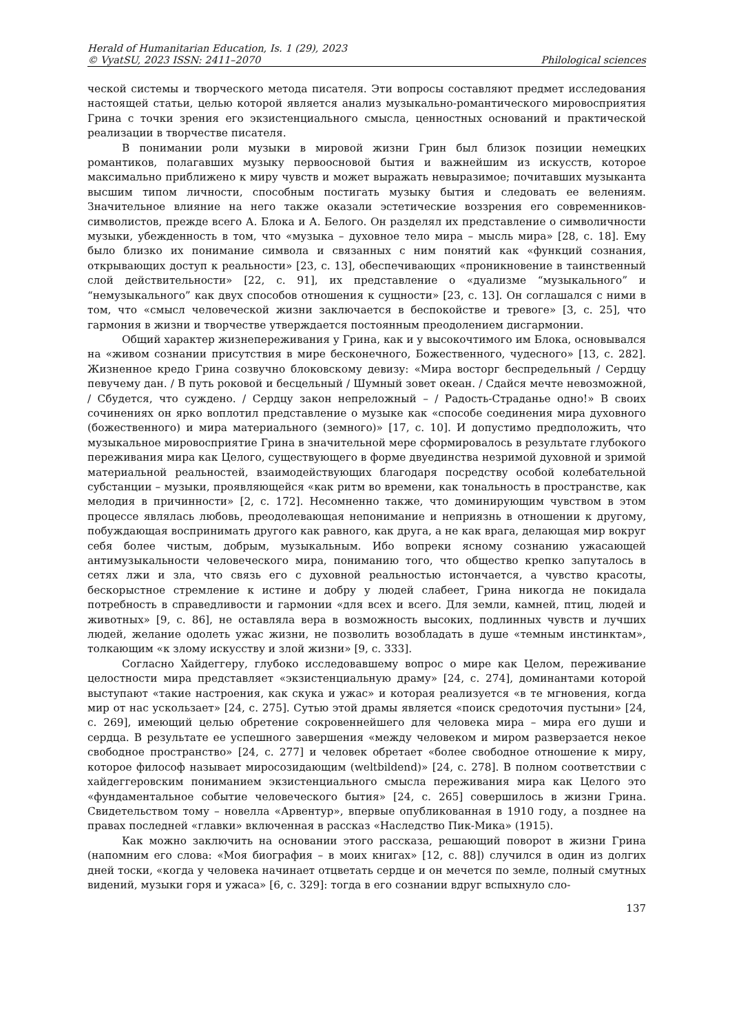Herald of Humanitarian Education, Is. 1 (29), 2023
© VyatSU, 2023 ISSN: 2411–2070
Philological sciences
ческой системы и творческого метода писателя. Эти вопросы составляют предмет исследования настоящей статьи, целью которой является анализ музыкально-романтического мировосприятия Грина с точки зрения его экзистенциального смысла, ценностных оснований и практической реализации в творчестве писателя.
В понимании роли музыки в мировой жизни Грин был близок позиции немецких романтиков, полагавших музыку первоосновой бытия и важнейшим из искусств, которое максимально приближено к миру чувств и может выражать невыразимое; почитавших музыканта высшим типом личности, способным постигать музыку бытия и следовать ее велениям. Значительное влияние на него также оказали эстетические воззрения его современников-символистов, прежде всего А. Блока и А. Белого. Он разделял их представление о символичности музыки, убежденность в том, что «музыка – духовное тело мира – мысль мира» [28, с. 18]. Ему было близко их понимание символа и связанных с ним понятий как «функций сознания, открывающих доступ к реальности» [23, с. 13], обеспечивающих «проникновение в таинственный слой действительности» [22, с. 91], их представление о «дуализме “музыкального” и “немузыкального” как двух способов отношения к сущности» [23, с. 13]. Он соглашался с ними в том, что «смысл человеческой жизни заключается в беспокойстве и тревоге» [3, с. 25], что гармония в жизни и творчестве утверждается постоянным преодолением дисгармонии.
Общий характер жизнепереживания у Грина, как и у высокочтимого им Блока, основывался на «живом сознании присутствия в мире бесконечного, Божественного, чудесного» [13, с. 282]. Жизненное кредо Грина созвучно блоковскому девизу: «Мира восторг беспредельный / Сердцу певучему дан. / В путь роковой и бесцельный / Шумный зовет океан. / Сдайся мечте невозможной, / Сбудется, что суждено. / Сердцу закон непреложный – / Радость-Страданье одно!» В своих сочинениях он ярко воплотил представление о музыке как «способе соединения мира духовного (божественного) и мира материального (земного)» [17, с. 10]. И допустимо предположить, что музыкальное мировосприятие Грина в значительной мере сформировалось в результате глубокого переживания мира как Целого, существующего в форме двуединства незримой духовной и зримой материальной реальностей, взаимодействующих благодаря посредству особой колебательной субстанции – музыки, проявляющейся «как ритм во времени, как тональность в пространстве, как мелодия в причинности» [2, с. 172]. Несомненно также, что доминирующим чувством в этом процессе являлась любовь, преодолевающая непонимание и неприязнь в отношении к другому, побуждающая воспринимать другого как равного, как друга, а не как врага, делающая мир вокруг себя более чистым, добрым, музыкальным. Ибо вопреки ясному сознанию ужасающей антимузыкальности человеческого мира, пониманию того, что общество крепко запуталось в сетях лжи и зла, что связь его с духовной реальностью истончается, а чувство красоты, бескорыстное стремление к истине и добру у людей слабеет, Грина никогда не покидала потребность в справедливости и гармонии «для всех и всего. Для земли, камней, птиц, людей и животных» [9, с. 86], не оставляла вера в возможность высоких, подлинных чувств и лучших людей, желание одолеть ужас жизни, не позволить возобладать в душе «темным инстинктам», толкающим «к злому искусству и злой жизни» [9, с. 333].
Согласно Хайдеггеру, глубоко исследовавшему вопрос о мире как Целом, переживание целостности мира представляет «экзистенциальную драму» [24, с. 274], доминантами которой выступают «такие настроения, как скука и ужас» и которая реализуется «в те мгновения, когда мир от нас ускользает» [24, с. 275]. Сутью этой драмы является «поиск средоточия пустыни» [24, с. 269], имеющий целью обретение сокровеннейшего для человека мира – мира его души и сердца. В результате ее успешного завершения «между человеком и миром разверзается некое свободное пространство» [24, с. 277] и человек обретает «более свободное отношение к миру, которое философ называет миросозидающим (weltbildend)» [24, с. 278]. В полном соответствии с хайдеггеровским пониманием экзистенциального смысла переживания мира как Целого это «фундаментальное событие человеческого бытия» [24, с. 265] совершилось в жизни Грина. Свидетельством тому – новелла «Арвентур», впервые опубликованная в 1910 году, а позднее на правах последней «главки» включенная в рассказ «Наследство Пик-Мика» (1915).
Как можно заключить на основании этого рассказа, решающий поворот в жизни Грина (напомним его слова: «Моя биография – в моих книгах» [12, с. 88]) случился в один из долгих дней тоски, «когда у человека начинает отцветать сердце и он мечется по земле, полный смутных видений, музыки горя и ужаса» [6, с. 329]: тогда в его сознании вдруг вспыхнуло сло-
137